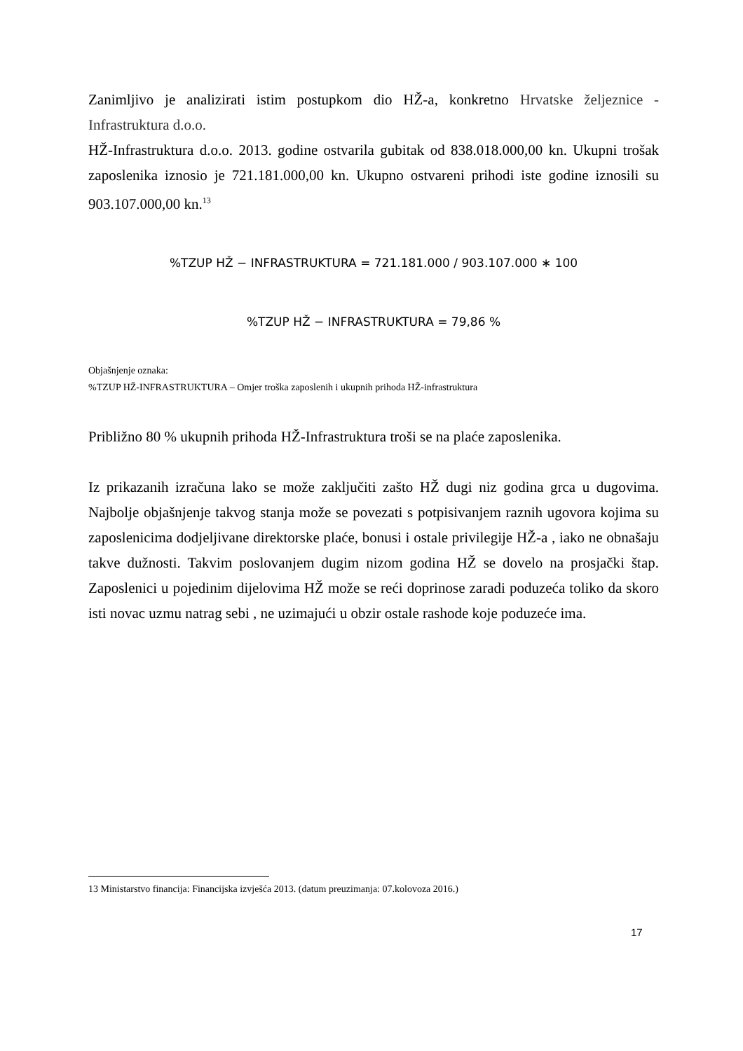Zanimljivo je analizirati istim postupkom dio HŽ-a, konkretno Hrvatske željeznice - Infrastruktura d.o.o.
HŽ-Infrastruktura d.o.o. 2013. godine ostvarila gubitak od 838.018.000,00 kn. Ukupni trošak zaposlenika iznosio je 721.181.000,00 kn. Ukupno ostvareni prihodi iste godine iznosili su 903.107.000,00 kn.<sup>13</sup>
%TZUP HŽ − INFRASTRUKTURA = 721.181.000 / 903.107.000 ∗ 100
%TZUP HŽ − INFRASTRUKTURA = 79,86 %
Objašnjenje oznaka:
%TZUP HŽ-INFRASTRUKTURA – Omjer troška zaposlenih i ukupnih prihoda HŽ-infrastruktura
Približno 80 % ukupnih prihoda HŽ-Infrastruktura troši se na plaće zaposlenika.
Iz prikazanih izračuna lako se može zaključiti zašto HŽ dugi niz godina grca u dugovima. Najbolje objašnjenje takvog stanja može se povezati s potpisivanjem raznih ugovora kojima su zaposlenicima dodjeljivane direktorske plaće, bonusi i ostale privilegije HŽ-a , iako ne obnašaju takve dužnosti. Takvim poslovanjem dugim nizom godina HŽ se dovelo na prosjački štap. Zaposlenici u pojedinim dijelovima HŽ može se reći doprinose zaradi poduzeća toliko da skoro isti novac uzmu natrag sebi , ne uzimajući u obzir ostale rashode koje poduzeće ima.
13 Ministarstvo financija: Financijska izvješća 2013. (datum preuzimanja: 07.kolovoza 2016.)
17